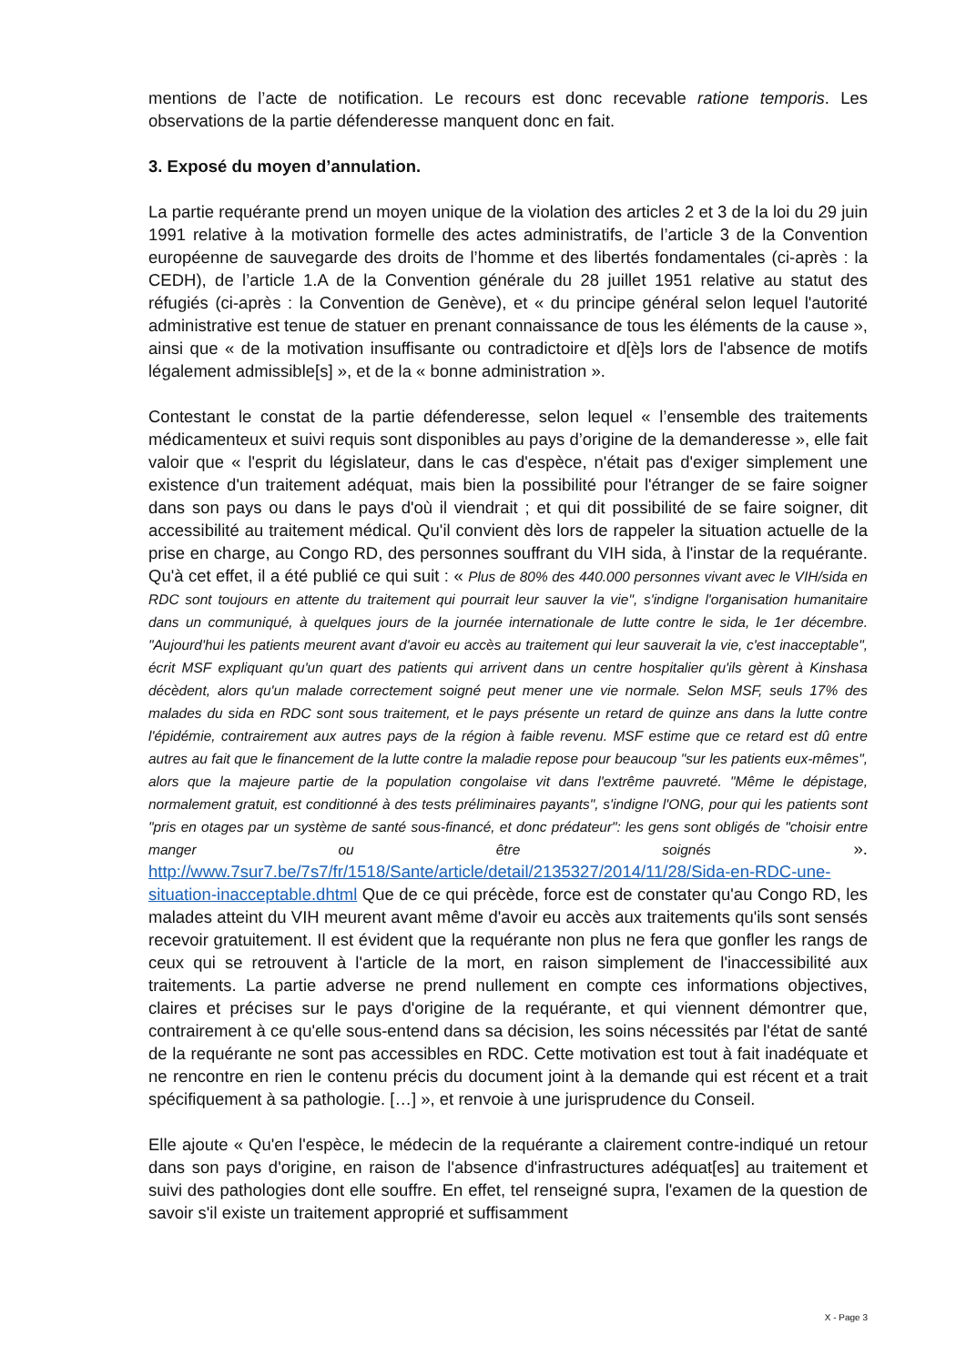mentions de l’acte de notification. Le recours est donc recevable ratione temporis. Les observations de la partie défenderesse manquent donc en fait.
3. Exposé du moyen d’annulation.
La partie requérante prend un moyen unique de la violation des articles 2 et 3 de la loi du 29 juin 1991 relative à la motivation formelle des actes administratifs, de l’article 3 de la Convention européenne de sauvegarde des droits de l’homme et des libertés fondamentales (ci-après : la CEDH), de l’article 1.A de la Convention générale du 28 juillet 1951 relative au statut des réfugiés (ci-après : la Convention de Genève), et « du principe général selon lequel l'autorité administrative est tenue de statuer en prenant connaissance de tous les éléments de la cause », ainsi que « de la motivation insuffisante ou contradictoire et d[è]s lors de l'absence de motifs légalement admissible[s] », et de la « bonne administration ».
Contestant le constat de la partie défenderesse, selon lequel « l’ensemble des traitements médicamenteux et suivi requis sont disponibles au pays d’origine de la demanderesse », elle fait valoir que « l'esprit du législateur, dans le cas d'espèce, n'était pas d'exiger simplement une existence d'un traitement adéquat, mais bien la possibilité pour l'étranger de se faire soigner dans son pays ou dans le pays d'où il viendrait ; et qui dit possibilité de se faire soigner, dit accessibilité au traitement médical. Qu'il convient dès lors de rappeler la situation actuelle de la prise en charge, au Congo RD, des personnes souffrant du VIH sida, à l'instar de la requérante. Qu'à cet effet, il a été publié ce qui suit : « Plus de 80% des 440.000 personnes vivant avec le VIH/sida en RDC sont toujours en attente du traitement qui pourrait leur sauver la vie", s'indigne l'organisation humanitaire dans un communiqué, à quelques jours de la journée internationale de lutte contre le sida, le 1er décembre. "Aujourd'hui les patients meurent avant d'avoir eu accès au traitement qui leur sauverait la vie, c'est inacceptable", écrit MSF expliquant qu'un quart des patients qui arrivent dans un centre hospitalier qu'ils gèrent à Kinshasa décèdent, alors qu'un malade correctement soigné peut mener une vie normale. Selon MSF, seuls 17% des malades du sida en RDC sont sous traitement, et le pays présente un retard de quinze ans dans la lutte contre l'épidémie, contrairement aux autres pays de la région à faible revenu. MSF estime que ce retard est dû entre autres au fait que le financement de la lutte contre la maladie repose pour beaucoup "sur les patients eux-mêmes", alors que la majeure partie de la population congolaise vit dans l'extrême pauvreté. "Même le dépistage, normalement gratuit, est conditionné à des tests préliminaires payants", s'indigne l'ONG, pour qui les patients sont "pris en otages par un système de santé sous-financé, et donc prédateur": les gens sont obligés de "choisir entre manger ou être soignés ». http://www.7sur7.be/7s7/fr/1518/Sante/article/detail/2135327/2014/11/28/Sida-en-RDC-une-situation-inacceptable.dhtml Que de ce qui précède, force est de constater qu'au Congo RD, les malades atteint du VIH meurent avant même d'avoir eu accès aux traitements qu'ils sont sensés recevoir gratuitement. Il est évident que la requérante non plus ne fera que gonfler les rangs de ceux qui se retrouvent à l'article de la mort, en raison simplement de l'inaccessibilité aux traitements. La partie adverse ne prend nullement en compte ces informations objectives, claires et précises sur le pays d'origine de la requérante, et qui viennent démontrer que, contrairement à ce qu'elle sous-entend dans sa décision, les soins nécessités par l'état de santé de la requérante ne sont pas accessibles en RDC. Cette motivation est tout à fait inadéquate et ne rencontre en rien le contenu précis du document joint à la demande qui est récent et a trait spécifiquement à sa pathologie. […] », et renvoie à une jurisprudence du Conseil.
Elle ajoute « Qu'en l'espèce, le médecin de la requérante a clairement contre-indiqué un retour dans son pays d'origine, en raison de l'absence d'infrastructures adéquat[es] au traitement et suivi des pathologies dont elle souffre. En effet, tel renseigné supra, l'examen de la question de savoir s'il existe un traitement approprié et suffisamment
X - Page 3